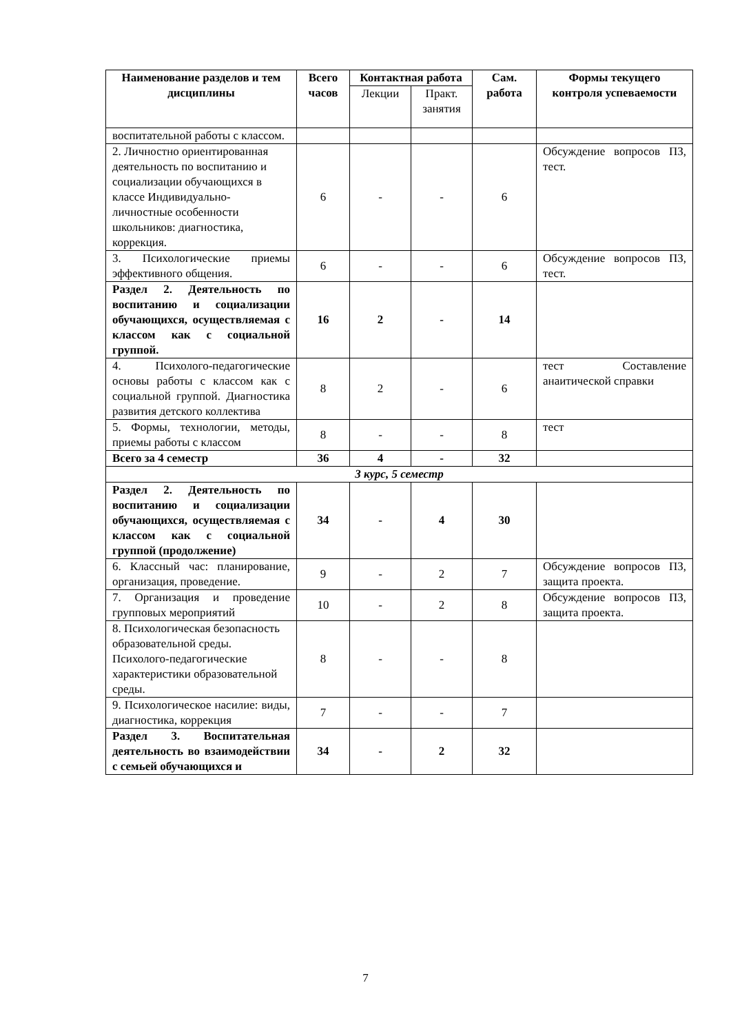| Наименование разделов и тем дисциплины | Всего часов | Контактная работа | | Сам. работа | Формы текущего контроля успеваемости |
| --- | --- | --- | --- | --- | --- |
| | | Лекции | Практ. занятия | | |
| воспитательной работы с классом. | | | | | |
| 2. Личностно ориентированная деятельность по воспитанию и социализации обучающихся в классе Индивидуально-личностные особенности школьников: диагностика, коррекция. | 6 | - | - | 6 | Обсуждение вопросов ПЗ, тест. |
| 3. Психологические приемы эффективного общения. | 6 | - | - | 6 | Обсуждение вопросов ПЗ, тест. |
| Раздел 2. Деятельность по воспитанию и социализации обучающихся, осуществляемая с классом как с социальной группой. | 16 | 2 | - | 14 | |
| 4. Психолого-педагогические основы работы с классом как с социальной группой. Диагностика развития детского коллектива | 8 | 2 | - | 6 | тест Составление анаитической справки |
| 5. Формы, технологии, методы, приемы работы с классом | 8 | - | - | 8 | тест |
| Всего за 4 семестр | 36 | 4 | - | 32 | |
| 3 курс, 5 семестр | | | | | |
| Раздел 2. Деятельность по воспитанию и социализации обучающихся, осуществляемая с классом как с социальной группой (продолжение) | 34 | - | 4 | 30 | |
| 6. Классный час: планирование, организация, проведение. | 9 | - | 2 | 7 | Обсуждение вопросов ПЗ, защита проекта. |
| 7. Организация и проведение групповых мероприятий | 10 | - | 2 | 8 | Обсуждение вопросов ПЗ, защита проекта. |
| 8. Психологическая безопасность образовательной среды. Психолого-педагогические характеристики образовательной среды. | 8 | - | - | 8 | |
| 9. Психологическое насилие: виды, диагностика, коррекция | 7 | - | - | 7 | |
| Раздел 3. Воспитательная деятельность во взаимодействии с семьей обучающихся и | 34 | - | 2 | 32 | |
7